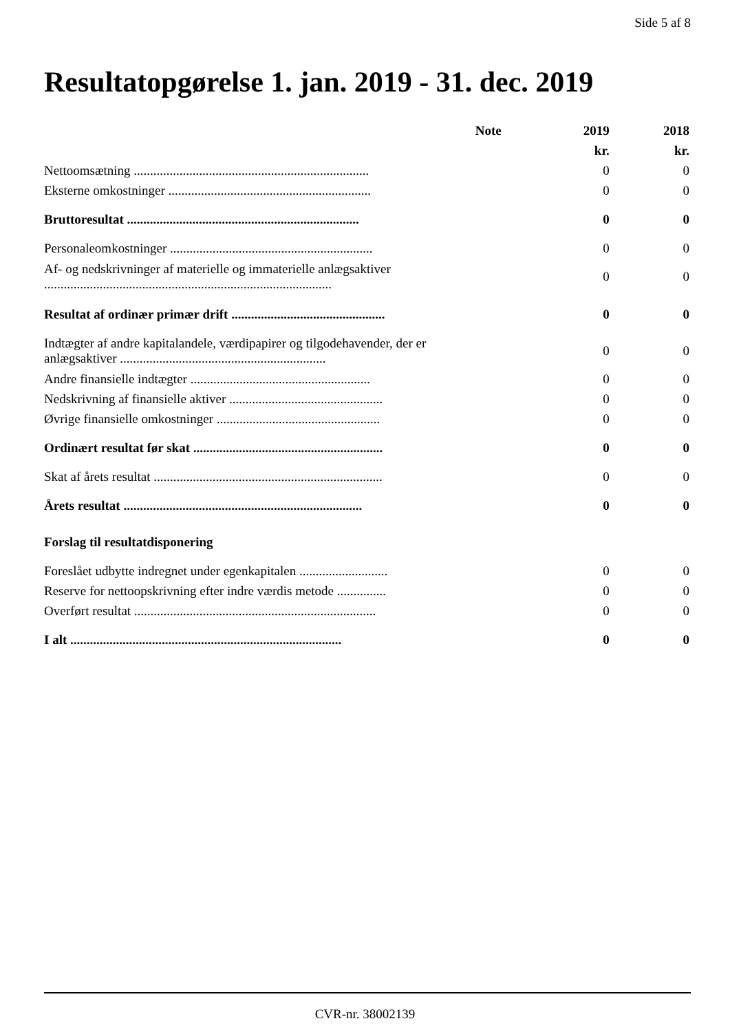Side 5 af 8
Resultatopgørelse 1. jan. 2019 - 31. dec. 2019
| | Note | 2019 | 2018 |
| --- | --- | --- | --- |
| | | kr. | kr. |
| Nettoomsætning ........................................................................ | | 0 | 0 |
| Eksterne omkostninger .............................................................. | | 0 | 0 |
| Bruttoresultat ....................................................................... | | 0 | 0 |
| Personaleomkostninger .............................................................. | | 0 | 0 |
| Af- og nedskrivninger af materielle og immaterielle anlægsaktiver ........................................................................................ | | 0 | 0 |
| Resultat af ordinær primær drift ............................................... | | 0 | 0 |
| Indtægter af andre kapitalandele, værdipapirer og tilgodehavender, der er anlægsaktiver ............................................................... | | 0 | 0 |
| Andre finansielle indtægter ....................................................... | | 0 | 0 |
| Nedskrivning af finansielle aktiver ............................................... | | 0 | 0 |
| Øvrige finansielle omkostninger .................................................. | | 0 | 0 |
| Ordinært resultat før skat .......................................................... | | 0 | 0 |
| Skat af årets resultat ...................................................................... | | 0 | 0 |
| Årets resultat ......................................................................... | | 0 | 0 |
| Forslag til resultatdisponering | | | |
| Foreslået udbytte indregnet under egenkapitalen ........................... | | 0 | 0 |
| Reserve for nettoopskrivning efter indre værdis metode ............... | | 0 | 0 |
| Overført resultat .......................................................................... | | 0 | 0 |
| I alt ................................................................................... | | 0 | 0 |
CVR-nr. 38002139